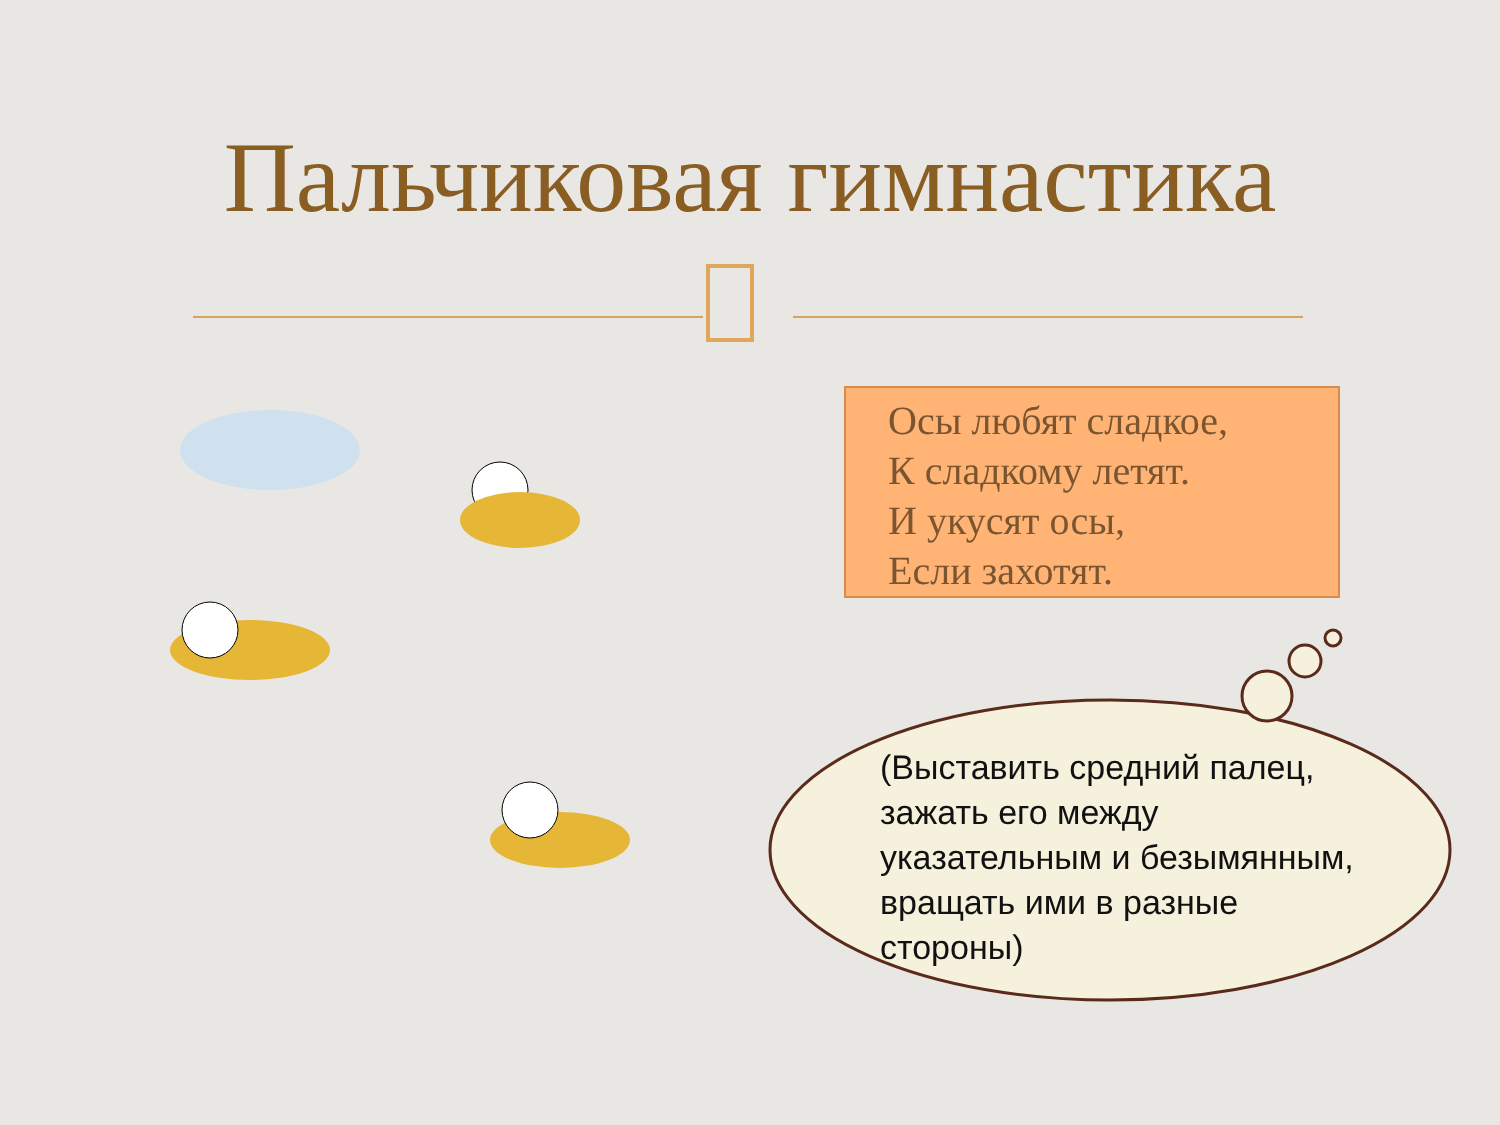Пальчиковая гимнастика
Осы любят сладкое,
К сладкому летят.
И укусят осы,
Если захотят.
(Выставить средний палец, зажать его между указательным и безымянным, вращать ими в разные стороны)